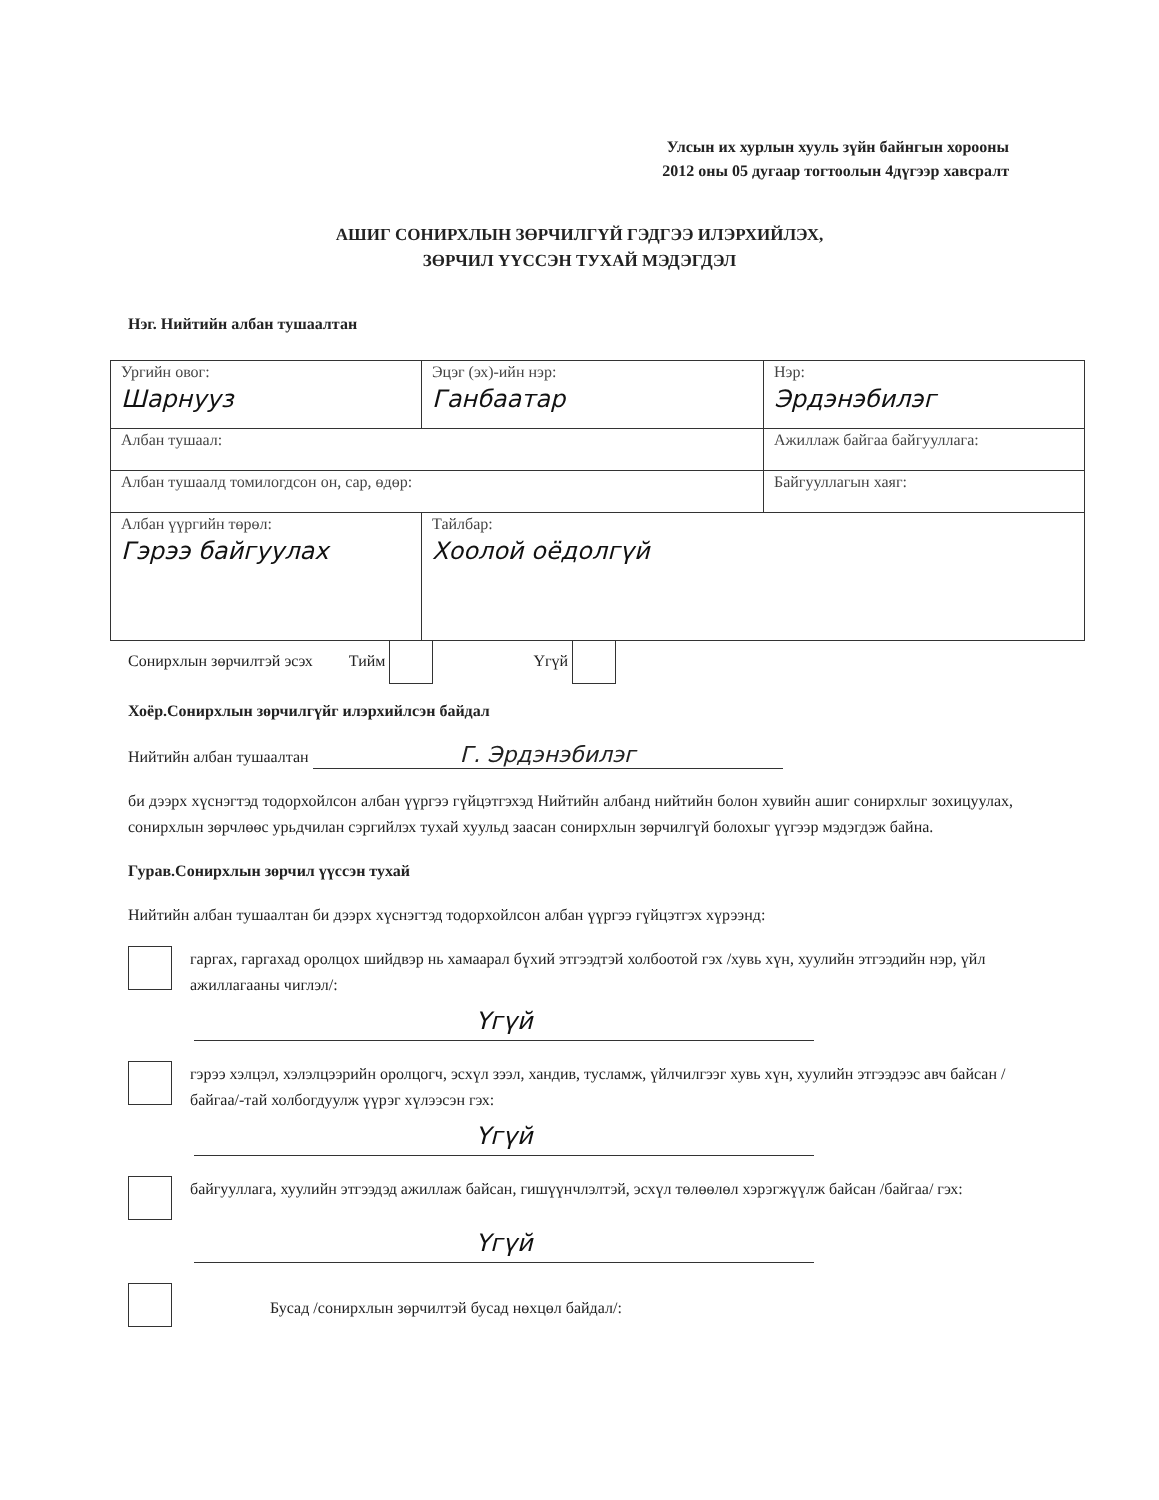Улсын их хурлын хууль зүйн байнгын хорооны
2012 оны 05 дугаар тогтоолын 4дүгээр хавсралт
АШИГ СОНИРХЛЫН ЗӨРЧИЛГҮЙ ГЭДГЭЭ ИЛЭРХИЙЛЭХ,
ЗӨРЧИЛ ҮҮССЭН ТУХАЙ МЭДЭГДЭЛ
Нэг. Нийтийн албан тушаалтан
| Ургийн овог: Шарнууз | Эцэг (эх)-ийн нэр: Ганбаатар | | Нэр: Эрдэнэбилэг |
| Албан тушаал: | | Ажиллаж байгаа байгууллага: | |
| Албан тушаалд томилогдсон он, сар, өдөр: | | Байгууллагын хаяг: | |
| Албан үүргийн төрөл: Гэрээ байгуулах | Тайлбар: Хоолой оёдолгүй | | |
Сонирхлын зөрчилтэй эсэх Тийм Үгүй
Хоёр.Сонирхлын зөрчилгүйг илэрхийлсэн байдал
Нийтийн албан тушаалтан Г. Эрдэнэбилэг
би дээрх хүснэгтэд тодорхойлсон албан үүргээ гүйцэтгэхэд Нийтийн албанд нийтийн болон хувийн ашиг сонирхлыг зохицуулах, сонирхлын зөрчлөөс урьдчилан сэргийлэх тухай хуульд заасан сонирхлын зөрчилгүй болохыг үүгээр мэдэгдэж байна.
Гурав.Сонирхлын зөрчил үүссэн тухай
Нийтийн албан тушаалтан би дээрх хүснэгтэд тодорхойлсон албан үүргээ гүйцэтгэх хүрээнд:
гаргах, гаргахад оролцох шийдвэр нь хамаарал бүхий этгээдтэй холбоотой гэх /хувь хүн, хуулийн этгээдийн нэр, үйл ажиллагааны чиглэл/:
Үгүй
гэрээ хэлцэл, хэлэлцээрийн оролцогч, эсхүл зээл, хандив, тусламж, үйлчилгээг хувь хүн, хуулийн этгээдээс авч байсан /байгаа/-тай холбогдуулж үүрэг хүлээсэн гэх:
Үгүй
байгууллага, хуулийн этгээдэд ажиллаж байсан, гишүүнчлэлтэй, эсхүл төлөөлөл хэрэгжүүлж байсан /байгаа/ гэх:
Үгүй
Бусад /сонирхлын зөрчилтэй бусад нөхцөл байдал/: